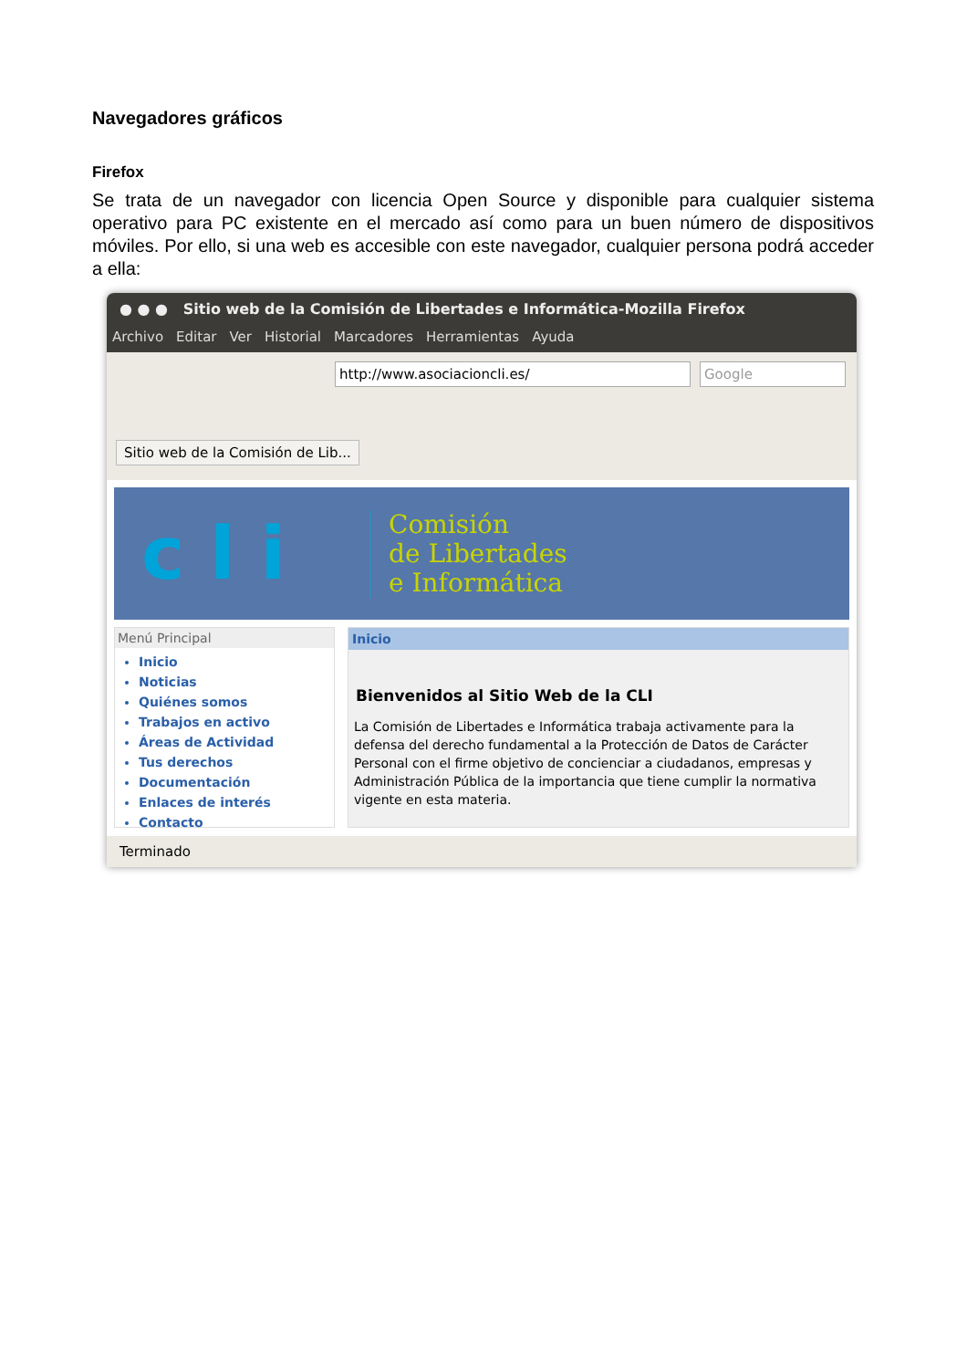Navegadores gráficos
Firefox
Se trata de un navegador con licencia Open Source y disponible para cualquier sistema operativo para PC existente en el mercado así como para un buen número de dispositivos móviles. Por ello, si una web es accesible con este navegador, cualquier persona podrá acceder a ella:
● ● ● Sitio web de la Comisión de Libertades e Informática-Mozilla Firefox
Archivo Editar Ver Historial Marcadores Herramientas Ayuda
http://www.asociacioncli.es/ Google
Sitio web de la Comisión de Lib...
c l i
Comisión
de Libertades
e Informática
Menú Principal
Inicio
Noticias
Quiénes somos
Trabajos en activo
Áreas de Actividad
Tus derechos
Documentación
Enlaces de interés
Contacto
Inicio
Bienvenidos al Sitio Web de la CLI
La Comisión de Libertades e Informática trabaja activamente para la defensa del derecho fundamental a la Protección de Datos de Carácter Personal con el firme objetivo de concienciar a ciudadanos, empresas y Administración Pública de la importancia que tiene cumplir la normativa vigente en esta materia.
Terminado